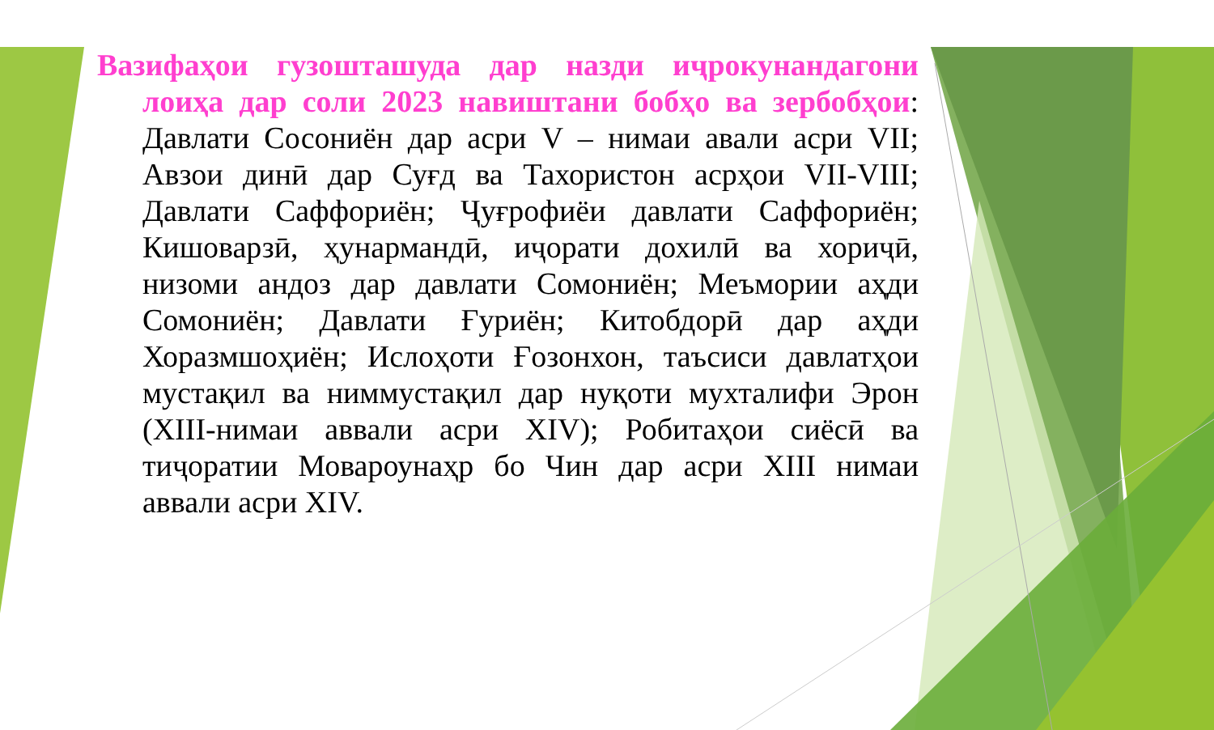Вазифаҳои гузошташуда дар назди иҷрокунандагони лоиҳа дар соли 2023 навиштани бобҳо ва зербобҳои: Давлати Сосониён дар асри V – нимаи авали асри VII; Авзои динӣ дар Суғд ва Тахористон асрҳои VII-VIII; Давлати Саффориён; Ҷуғрофиёи давлати Саффориён; Кишоварзӣ, ҳунармандӣ, иҷорати дохилӣ ва хориҷӣ, низоми андоз дар давлати Сомониён; Меъмории аҳди Сомониён; Давлати Ғуриён; Китобдорӣ дар аҳди Хоразмшоҳиён; Ислоҳоти Ғозонхон, таъсиси давлатҳои мустақил ва ниммустақил дар нуқоти мухталифи Эрон (XIII-нимаи аввали асри XIV); Робитаҳои сиёсӣ ва тиҷоратии Мовароунаҳр бо Чин дар асри XIII нимаи аввали асри XIV.